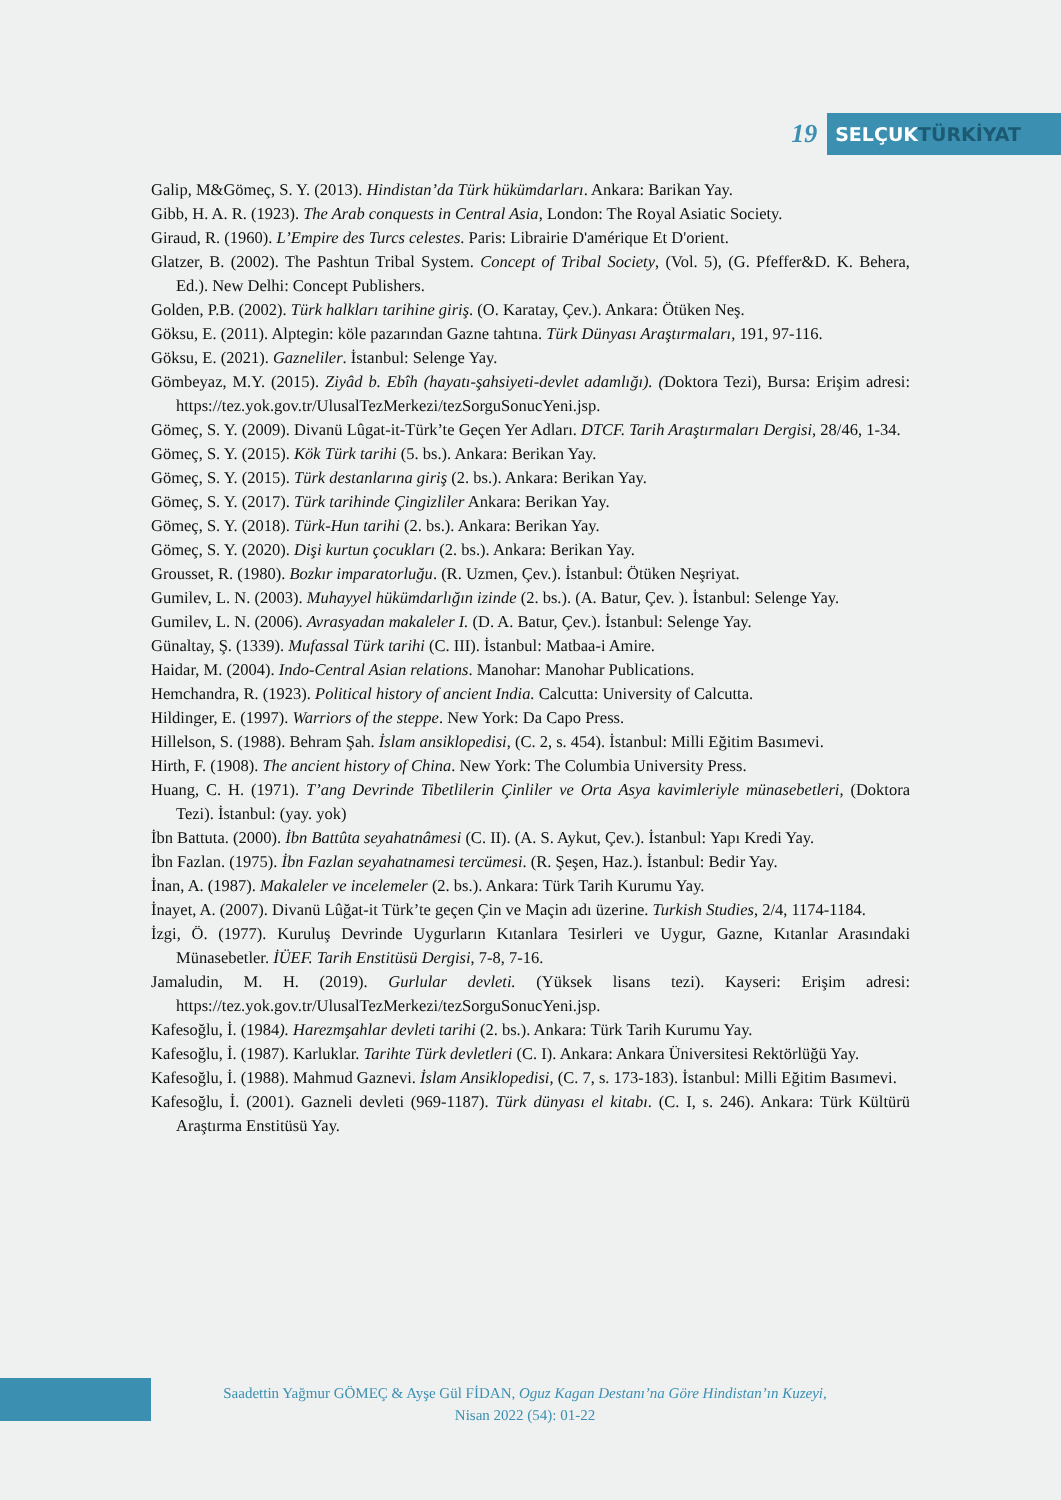19
SELÇUKTÜRKİYAT
Galip, M&Gömeç, S. Y. (2013). Hindistan’da Türk hükümdarları. Ankara: Barikan Yay.
Gibb, H. A. R. (1923). The Arab conquests in Central Asia, London: The Royal Asiatic Society.
Giraud, R. (1960). L’Empire des Turcs celestes. Paris: Librairie D'amérique Et D'orient.
Glatzer, B. (2002). The Pashtun Tribal System. Concept of Tribal Society, (Vol. 5), (G. Pfeffer&D. K. Behera, Ed.). New Delhi: Concept Publishers.
Golden, P.B. (2002). Türk halkları tarihine giriş. (O. Karatay, Çev.). Ankara: Ötüken Neş.
Göksu, E. (2011). Alptegin: köle pazarından Gazne tahtına. Türk Dünyası Araştırmaları, 191, 97-116.
Göksu, E. (2021). Gazneliler. İstanbul: Selenge Yay.
Gömbeyaz, M.Y. (2015). Ziyâd b. Ebîh (hayatı-şahsiyeti-devlet adamlığı). (Doktora Tezi), Bursa: Erişim adresi: https://tez.yok.gov.tr/UlusalTezMerkezi/tezSorguSonucYeni.jsp.
Gömeç, S. Y. (2009). Divanü Lûgat-it-Türk’te Geçen Yer Adları. DTCF. Tarih Araştırmaları Dergisi, 28/46, 1-34.
Gömeç, S. Y. (2015). Kök Türk tarihi (5. bs.). Ankara: Berikan Yay.
Gömeç, S. Y. (2015). Türk destanlarına giriş (2. bs.). Ankara: Berikan Yay.
Gömeç, S. Y. (2017). Türk tarihinde Çingizliler Ankara: Berikan Yay.
Gömeç, S. Y. (2018). Türk-Hun tarihi (2. bs.). Ankara: Berikan Yay.
Gömeç, S. Y. (2020). Dişi kurtun çocukları (2. bs.). Ankara: Berikan Yay.
Grousset, R. (1980). Bozkır imparatorluğu. (R. Uzmen, Çev.). İstanbul: Ötüken Neşriyat.
Gumilev, L. N. (2003). Muhayyel hükümdarlığın izinde (2. bs.). (A. Batur, Çev. ). İstanbul: Selenge Yay.
Gumilev, L. N. (2006). Avrasyadan makaleler I. (D. A. Batur, Çev.). İstanbul: Selenge Yay.
Günaltay, Ş. (1339). Mufassal Türk tarihi (C. III). İstanbul: Matbaa-i Amire.
Haidar, M. (2004). Indo-Central Asian relations. Manohar: Manohar Publications.
Hemchandra, R. (1923). Political history of ancient India. Calcutta: University of Calcutta.
Hildinger, E. (1997). Warriors of the steppe. New York: Da Capo Press.
Hillelson, S. (1988). Behram Şah. İslam ansiklopedisi, (C. 2, s. 454). İstanbul: Milli Eğitim Basımevi.
Hirth, F. (1908). The ancient history of China. New York: The Columbia University Press.
Huang, C. H. (1971). T’ang Devrinde Tibetlilerin Çinliler ve Orta Asya kavimleriyle münasebetleri, (Doktora Tezi). İstanbul: (yay. yok)
İbn Battuta. (2000). İbn Battûta seyahatnâmesi (C. II). (A. S. Aykut, Çev.). İstanbul: Yapı Kredi Yay.
İbn Fazlan. (1975). İbn Fazlan seyahatnamesi tercümesi. (R. Şeşen, Haz.). İstanbul: Bedir Yay.
İnan, A. (1987). Makaleler ve incelemeler (2. bs.). Ankara: Türk Tarih Kurumu Yay.
İnayet, A. (2007). Divanü Lûğat-it Türk’te geçen Çin ve Maçin adı üzerine. Turkish Studies, 2/4, 1174-1184.
İzgi, Ö. (1977). Kuruluş Devrinde Uygurların Kıtanlara Tesirleri ve Uygur, Gazne, Kıtanlar Arasındaki Münasebetler. İÜEF. Tarih Enstitüsü Dergisi, 7-8, 7-16.
Jamaludin, M. H. (2019). Gurlular devleti. (Yüksek lisans tezi). Kayseri: Erişim adresi: https://tez.yok.gov.tr/UlusalTezMerkezi/tezSorguSonucYeni.jsp.
Kafesoğlu, İ. (1984). Harezmşahlar devleti tarihi (2. bs.). Ankara: Türk Tarih Kurumu Yay.
Kafesoğlu, İ. (1987). Karluklar. Tarihte Türk devletleri (C. I). Ankara: Ankara Üniversitesi Rektörlüğü Yay.
Kafesoğlu, İ. (1988). Mahmud Gaznevi. İslam Ansiklopedisi, (C. 7, s. 173-183). İstanbul: Milli Eğitim Basımevi.
Kafesoğlu, İ. (2001). Gazneli devleti (969-1187). Türk dünyası el kitabı. (C. I, s. 246). Ankara: Türk Kültürü Araştırma Enstitüsü Yay.
Saadettin Yağmur GÖMEÇ & Ayşe Gül FİDAN, Oguz Kagan Destanı’na Göre Hindistan’ın Kuzeyi,
Nisan 2022 (54): 01-22